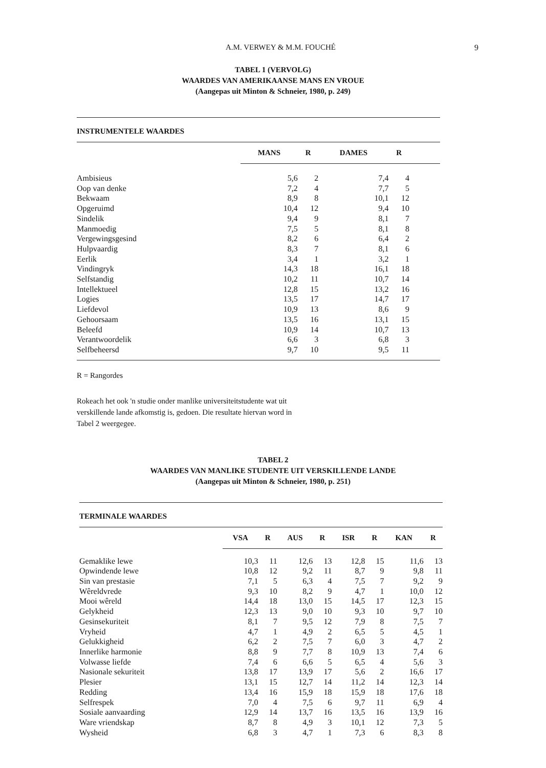A.M. VERWEY & M.M. FOUCHÉ 9
TABEL 1 (VERVOLG)
WAARDES VAN AMERIKAANSE MANS EN VROUE
(Aangepas uit Minton & Schneier, 1980, p. 249)
INSTRUMENTELE WAARDES
| | MANS | R | DAMES | R | |
| Ambisieus | 5,6 | 2 | 7,4 | 4 | |
| Oop van denke | 7,2 | 4 | 7,7 | 5 | |
| Bekwaam | 8,9 | 8 | 10,1 | 12 | |
| Opgeruimd | 10,4 | 12 | 9,4 | 10 | |
| Sindelik | 9,4 | 9 | 8,1 | 7 | |
| Manmoedig | 7,5 | 5 | 8,1 | 8 | |
| Vergewingsgesind | 8,2 | 6 | 6,4 | 2 | |
| Hulpvaardig | 8,3 | 7 | 8,1 | 6 | |
| Eerlik | 3,4 | 1 | 3,2 | 1 | |
| Vindingryk | 14,3 | 18 | 16,1 | 18 | |
| Selfstandig | 10,2 | 11 | 10,7 | 14 | |
| Intellektueel | 12,8 | 15 | 13,2 | 16 | |
| Logies | 13,5 | 17 | 14,7 | 17 | |
| Liefdevol | 10,9 | 13 | 8,6 | 9 | |
| Gehoorsaam | 13,5 | 16 | 13,1 | 15 | |
| Beleefd | 10,9 | 14 | 10,7 | 13 | |
| Verantwoordelik | 6,6 | 3 | 6,8 | 3 | |
| Selfbeheersd | 9,7 | 10 | 9,5 | 11 | |
R = Rangordes
Rokeach het ook 'n studie onder manlike universiteitstudente wat uit verskillende lande afkomstig is, gedoen. Die resultate hiervan word in Tabel 2 weergegee.
TABEL 2
WAARDES VAN MANLIKE STUDENTE UIT VERSKILLENDE LANDE
(Aangepas uit Minton & Schneier, 1980, p. 251)
TERMINALE WAARDES
| | VSA | R | AUS | R | ISR | R | KAN | R |
| Gemaklike lewe | 10,3 | 11 | 12,6 | 13 | 12,8 | 15 | 11,6 | 13 |
| Opwindende lewe | 10,8 | 12 | 9,2 | 11 | 8,7 | 9 | 9,8 | 11 |
| Sin van prestasie | 7,1 | 5 | 6,3 | 4 | 7,5 | 7 | 9,2 | 9 |
| Wêreldvrede | 9,3 | 10 | 8,2 | 9 | 4,7 | 1 | 10,0 | 12 |
| Mooi wêreld | 14,4 | 18 | 13,0 | 15 | 14,5 | 17 | 12,3 | 15 |
| Gelykheid | 12,3 | 13 | 9,0 | 10 | 9,3 | 10 | 9,7 | 10 |
| Gesinsekuriteit | 8,1 | 7 | 9,5 | 12 | 7,9 | 8 | 7,5 | 7 |
| Vryheid | 4,7 | 1 | 4,9 | 2 | 6,5 | 5 | 4,5 | 1 |
| Gelukkigheid | 6,2 | 2 | 7,5 | 7 | 6,0 | 3 | 4,7 | 2 |
| Innerlike harmonie | 8,8 | 9 | 7,7 | 8 | 10,9 | 13 | 7,4 | 6 |
| Volwasse liefde | 7,4 | 6 | 6,6 | 5 | 6,5 | 4 | 5,6 | 3 |
| Nasionale sekuriteit | 13,8 | 17 | 13,9 | 17 | 5,6 | 2 | 16,6 | 17 |
| Plesier | 13,1 | 15 | 12,7 | 14 | 11,2 | 14 | 12,3 | 14 |
| Redding | 13,4 | 16 | 15,9 | 18 | 15,9 | 18 | 17,6 | 18 |
| Selfrespek | 7,0 | 4 | 7,5 | 6 | 9,7 | 11 | 6,9 | 4 |
| Sosiale aanvaarding | 12,9 | 14 | 13,7 | 16 | 13,5 | 16 | 13,9 | 16 |
| Ware vriendskap | 8,7 | 8 | 4,9 | 3 | 10,1 | 12 | 7,3 | 5 |
| Wysheid | 6,8 | 3 | 4,7 | 1 | 7,3 | 6 | 8,3 | 8 |